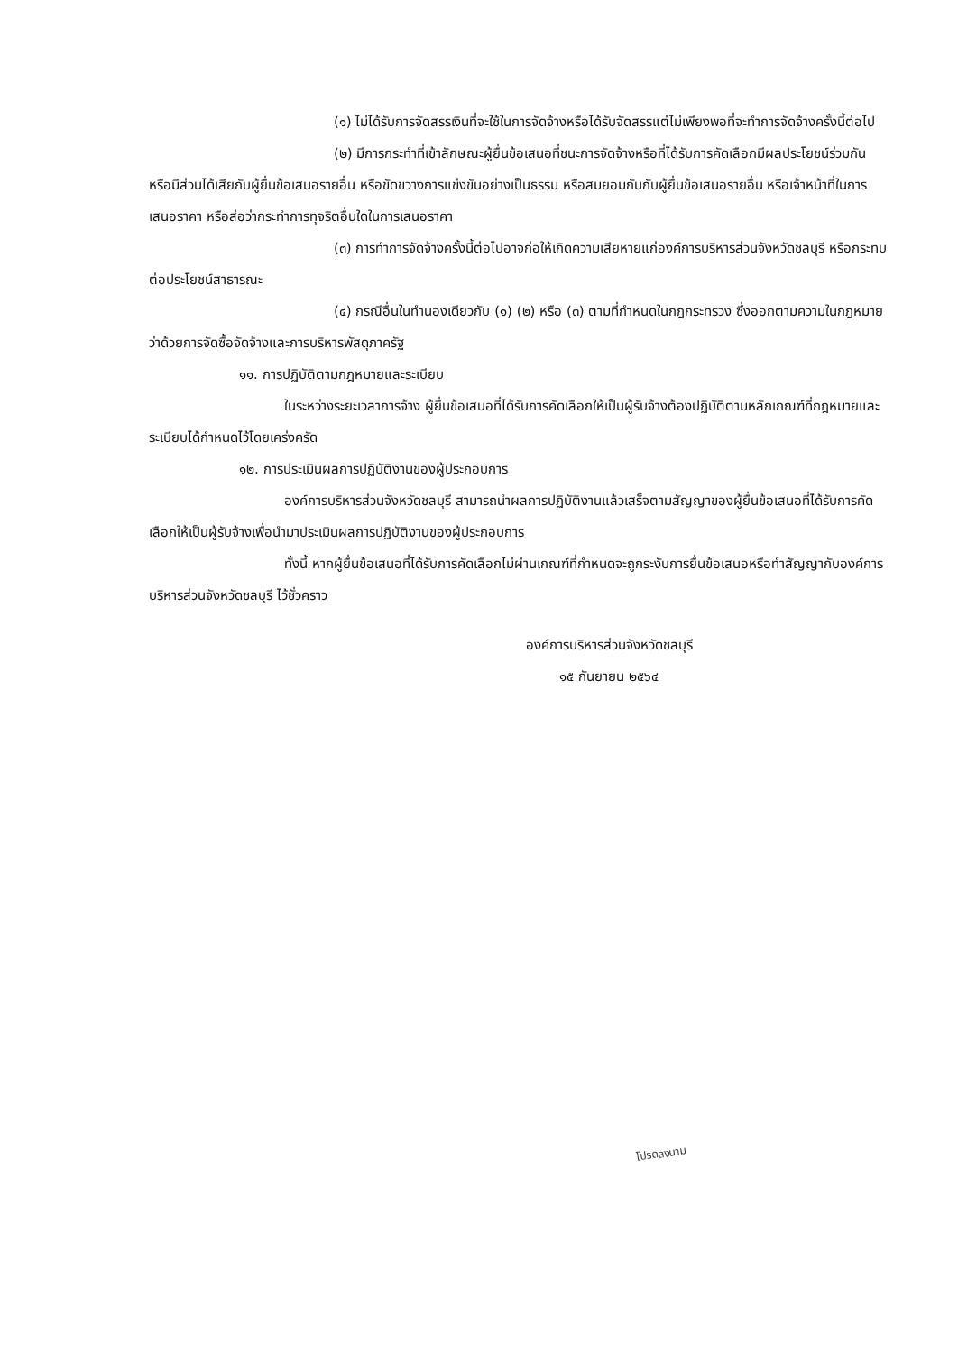(๑) ไม่ได้รับการจัดสรรเงินที่จะใช้ในการจัดจ้างหรือได้รับจัดสรรแต่ไม่เพียงพอที่จะทำการจัดจ้างครั้งนี้ต่อไป
(๒) มีการกระทำที่เข้าลักษณะผู้ยื่นข้อเสนอที่ชนะการจัดจ้างหรือที่ได้รับการคัดเลือกมีผลประโยชน์ร่วมกัน หรือมีส่วนได้เสียกับผู้ยื่นข้อเสนอรายอื่น หรือขัดขวางการแข่งขันอย่างเป็นธรรม หรือสมยอมกันกับผู้ยื่นข้อเสนอรายอื่น หรือเจ้าหน้าที่ในการเสนอราคา หรือส่อว่ากระทำการทุจริตอื่นใดในการเสนอราคา
(๓) การทำการจัดจ้างครั้งนี้ต่อไปอาจก่อให้เกิดความเสียหายแก่องค์การบริหารส่วนจังหวัดชลบุรี หรือกระทบต่อประโยชน์สาธารณะ
(๔) กรณีอื่นในทำนองเดียวกับ (๑) (๒) หรือ (๓) ตามที่กำหนดในกฎกระทรวง ซึ่งออกตามความในกฎหมายว่าด้วยการจัดซื้อจัดจ้างและการบริหารพัสดุภาครัฐ
๑๑. การปฏิบัติตามกฎหมายและระเบียบ
ในระหว่างระยะเวลาการจ้าง ผู้ยื่นข้อเสนอที่ได้รับการคัดเลือกให้เป็นผู้รับจ้างต้องปฏิบัติตามหลักเกณฑ์ที่กฎหมายและระเบียบได้กำหนดไว้โดยเคร่งครัด
๑๒. การประเมินผลการปฏิบัติงานของผู้ประกอบการ
องค์การบริหารส่วนจังหวัดชลบุรี สามารถนำผลการปฏิบัติงานแล้วเสร็จตามสัญญาของผู้ยื่นข้อเสนอที่ได้รับการคัดเลือกให้เป็นผู้รับจ้างเพื่อนำมาประเมินผลการปฏิบัติงานของผู้ประกอบการ
ทั้งนี้ หากผู้ยื่นข้อเสนอที่ได้รับการคัดเลือกไม่ผ่านเกณฑ์ที่กำหนดจะถูกระงับการยื่นข้อเสนอหรือทำสัญญากับองค์การบริหารส่วนจังหวัดชลบุรี ไว้ชั่วคราว
องค์การบริหารส่วนจังหวัดชลบุรี
๑๕ กันยายน ๒๕๖๔
โปรดลงนาม